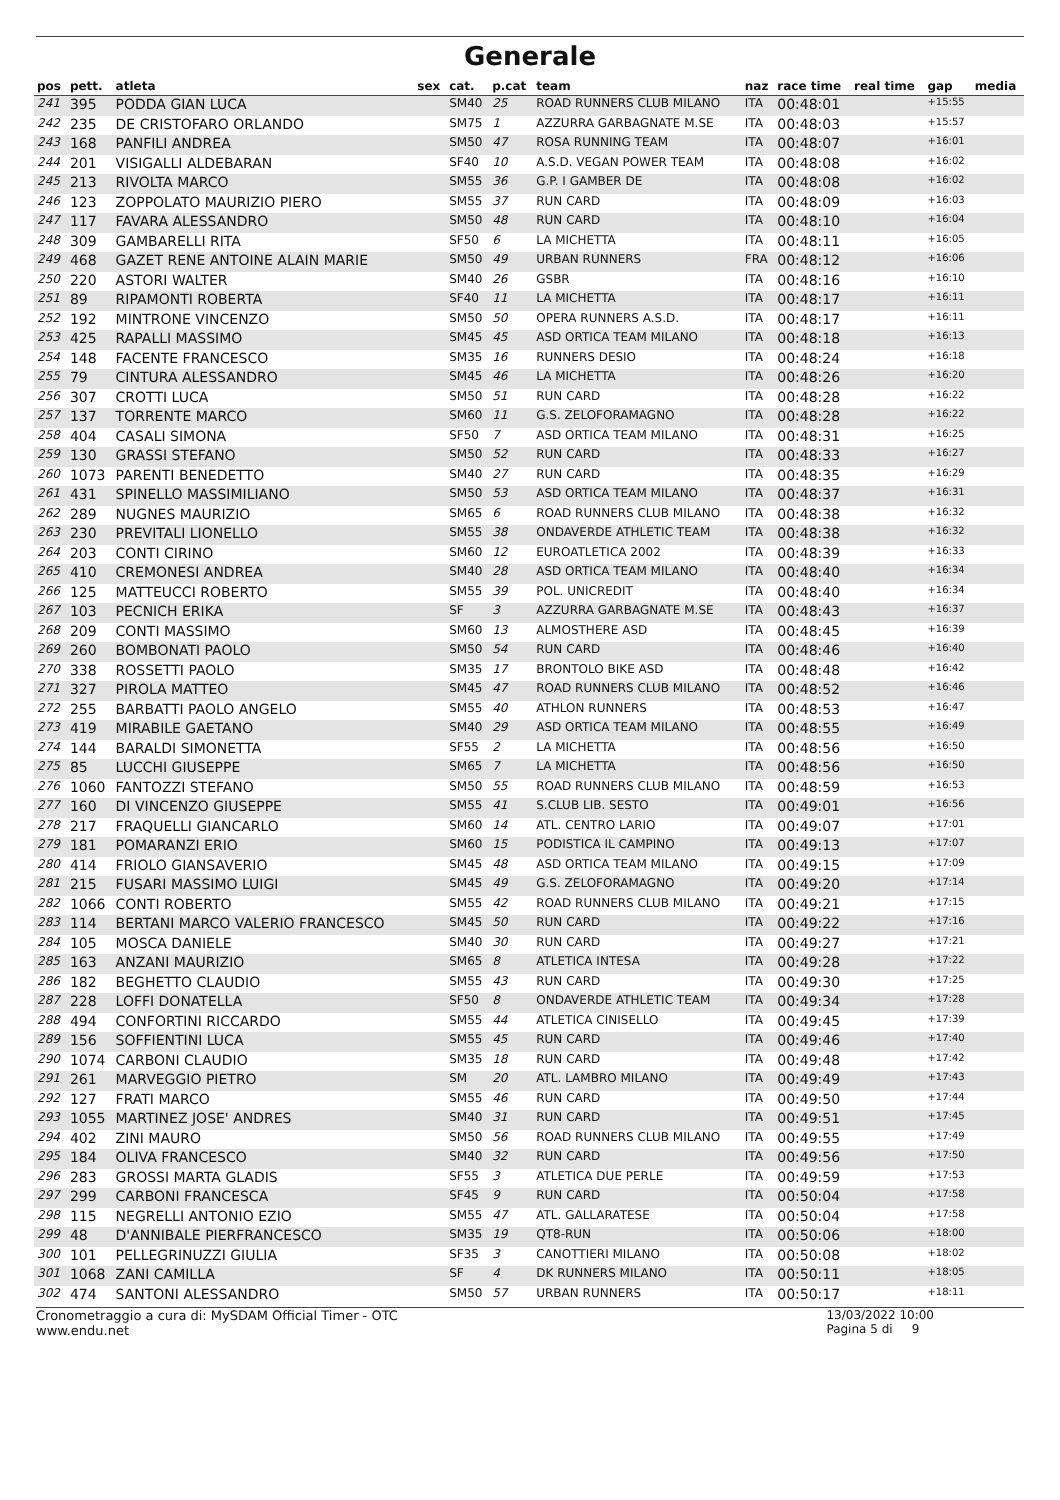Generale
| pos | pett. | atleta | sex | cat. | p.cat | team | naz | race time | real time | gap | media |
| --- | --- | --- | --- | --- | --- | --- | --- | --- | --- | --- | --- |
| 241 | 395 | PODDA GIAN LUCA | | SM40 | 25 | ROAD RUNNERS CLUB MILANO | ITA | 00:48:01 | | +15:55 | |
| 242 | 235 | DE CRISTOFARO ORLANDO | | SM75 | 1 | AZZURRA GARBAGNATE M.SE | ITA | 00:48:03 | | +15:57 | |
| 243 | 168 | PANFILI ANDREA | | SM50 | 47 | ROSA RUNNING TEAM | ITA | 00:48:07 | | +16:01 | |
| 244 | 201 | VISIGALLI ALDEBARAN | | SF40 | 10 | A.S.D. VEGAN POWER TEAM | ITA | 00:48:08 | | +16:02 | |
| 245 | 213 | RIVOLTA MARCO | | SM55 | 36 | G.P. I GAMBER DE | ITA | 00:48:08 | | +16:02 | |
| 246 | 123 | ZOPPOLATO MAURIZIO PIERO | | SM55 | 37 | RUN CARD | ITA | 00:48:09 | | +16:03 | |
| 247 | 117 | FAVARA ALESSANDRO | | SM50 | 48 | RUN CARD | ITA | 00:48:10 | | +16:04 | |
| 248 | 309 | GAMBARELLI RITA | | SF50 | 6 | LA MICHETTA | ITA | 00:48:11 | | +16:05 | |
| 249 | 468 | GAZET RENE ANTOINE ALAIN MARIE | | SM50 | 49 | URBAN RUNNERS | FRA | 00:48:12 | | +16:06 | |
| 250 | 220 | ASTORI WALTER | | SM40 | 26 | GSBR | ITA | 00:48:16 | | +16:10 | |
| 251 | 89 | RIPAMONTI ROBERTA | | SF40 | 11 | LA MICHETTA | ITA | 00:48:17 | | +16:11 | |
| 252 | 192 | MINTRONE VINCENZO | | SM50 | 50 | OPERA RUNNERS A.S.D. | ITA | 00:48:17 | | +16:11 | |
| 253 | 425 | RAPALLI MASSIMO | | SM45 | 45 | ASD ORTICA TEAM MILANO | ITA | 00:48:18 | | +16:13 | |
| 254 | 148 | FACENTE FRANCESCO | | SM35 | 16 | RUNNERS DESIO | ITA | 00:48:24 | | +16:18 | |
| 255 | 79 | CINTURA ALESSANDRO | | SM45 | 46 | LA MICHETTA | ITA | 00:48:26 | | +16:20 | |
| 256 | 307 | CROTTI LUCA | | SM50 | 51 | RUN CARD | ITA | 00:48:28 | | +16:22 | |
| 257 | 137 | TORRENTE MARCO | | SM60 | 11 | G.S. ZELOFORAMAGNO | ITA | 00:48:28 | | +16:22 | |
| 258 | 404 | CASALI SIMONA | | SF50 | 7 | ASD ORTICA TEAM MILANO | ITA | 00:48:31 | | +16:25 | |
| 259 | 130 | GRASSI STEFANO | | SM50 | 52 | RUN CARD | ITA | 00:48:33 | | +16:27 | |
| 260 | 1073 | PARENTI BENEDETTO | | SM40 | 27 | RUN CARD | ITA | 00:48:35 | | +16:29 | |
| 261 | 431 | SPINELLO MASSIMILIANO | | SM50 | 53 | ASD ORTICA TEAM MILANO | ITA | 00:48:37 | | +16:31 | |
| 262 | 289 | NUGNES MAURIZIO | | SM65 | 6 | ROAD RUNNERS CLUB MILANO | ITA | 00:48:38 | | +16:32 | |
| 263 | 230 | PREVITALI LIONELLO | | SM55 | 38 | ONDAVERDE ATHLETIC TEAM | ITA | 00:48:38 | | +16:32 | |
| 264 | 203 | CONTI CIRINO | | SM60 | 12 | EUROATLETICA 2002 | ITA | 00:48:39 | | +16:33 | |
| 265 | 410 | CREMONESI ANDREA | | SM40 | 28 | ASD ORTICA TEAM MILANO | ITA | 00:48:40 | | +16:34 | |
| 266 | 125 | MATTEUCCI ROBERTO | | SM55 | 39 | POL. UNICREDIT | ITA | 00:48:40 | | +16:34 | |
| 267 | 103 | PECNICH ERIKA | | SF | 3 | AZZURRA GARBAGNATE M.SE | ITA | 00:48:43 | | +16:37 | |
| 268 | 209 | CONTI MASSIMO | | SM60 | 13 | ALMOSTHERE ASD | ITA | 00:48:45 | | +16:39 | |
| 269 | 260 | BOMBONATI PAOLO | | SM50 | 54 | RUN CARD | ITA | 00:48:46 | | +16:40 | |
| 270 | 338 | ROSSETTI PAOLO | | SM35 | 17 | BRONTOLO BIKE ASD | ITA | 00:48:48 | | +16:42 | |
| 271 | 327 | PIROLA MATTEO | | SM45 | 47 | ROAD RUNNERS CLUB MILANO | ITA | 00:48:52 | | +16:46 | |
| 272 | 255 | BARBATTI PAOLO ANGELO | | SM55 | 40 | ATHLON RUNNERS | ITA | 00:48:53 | | +16:47 | |
| 273 | 419 | MIRABILE GAETANO | | SM40 | 29 | ASD ORTICA TEAM MILANO | ITA | 00:48:55 | | +16:49 | |
| 274 | 144 | BARALDI SIMONETTA | | SF55 | 2 | LA MICHETTA | ITA | 00:48:56 | | +16:50 | |
| 275 | 85 | LUCCHI GIUSEPPE | | SM65 | 7 | LA MICHETTA | ITA | 00:48:56 | | +16:50 | |
| 276 | 1060 | FANTOZZI STEFANO | | SM50 | 55 | ROAD RUNNERS CLUB MILANO | ITA | 00:48:59 | | +16:53 | |
| 277 | 160 | DI VINCENZO GIUSEPPE | | SM55 | 41 | S.CLUB LIB. SESTO | ITA | 00:49:01 | | +16:56 | |
| 278 | 217 | FRAQUELLI GIANCARLO | | SM60 | 14 | ATL. CENTRO LARIO | ITA | 00:49:07 | | +17:01 | |
| 279 | 181 | POMARANZI ERIO | | SM60 | 15 | PODISTICA IL CAMPINO | ITA | 00:49:13 | | +17:07 | |
| 280 | 414 | FRIOLO GIANSAVERIO | | SM45 | 48 | ASD ORTICA TEAM MILANO | ITA | 00:49:15 | | +17:09 | |
| 281 | 215 | FUSARI MASSIMO LUIGI | | SM45 | 49 | G.S. ZELOFORAMAGNO | ITA | 00:49:20 | | +17:14 | |
| 282 | 1066 | CONTI ROBERTO | | SM55 | 42 | ROAD RUNNERS CLUB MILANO | ITA | 00:49:21 | | +17:15 | |
| 283 | 114 | BERTANI MARCO VALERIO FRANCESCO | | SM45 | 50 | RUN CARD | ITA | 00:49:22 | | +17:16 | |
| 284 | 105 | MOSCA DANIELE | | SM40 | 30 | RUN CARD | ITA | 00:49:27 | | +17:21 | |
| 285 | 163 | ANZANI MAURIZIO | | SM65 | 8 | ATLETICA INTESA | ITA | 00:49:28 | | +17:22 | |
| 286 | 182 | BEGHETTO CLAUDIO | | SM55 | 43 | RUN CARD | ITA | 00:49:30 | | +17:25 | |
| 287 | 228 | LOFFI DONATELLA | | SF50 | 8 | ONDAVERDE ATHLETIC TEAM | ITA | 00:49:34 | | +17:28 | |
| 288 | 494 | CONFORTINI RICCARDO | | SM55 | 44 | ATLETICA CINISELLO | ITA | 00:49:45 | | +17:39 | |
| 289 | 156 | SOFFIENTINI LUCA | | SM55 | 45 | RUN CARD | ITA | 00:49:46 | | +17:40 | |
| 290 | 1074 | CARBONI CLAUDIO | | SM35 | 18 | RUN CARD | ITA | 00:49:48 | | +17:42 | |
| 291 | 261 | MARVEGGIO PIETRO | | SM | 20 | ATL. LAMBRO MILANO | ITA | 00:49:49 | | +17:43 | |
| 292 | 127 | FRATI MARCO | | SM55 | 46 | RUN CARD | ITA | 00:49:50 | | +17:44 | |
| 293 | 1055 | MARTINEZ JOSE' ANDRES | | SM40 | 31 | RUN CARD | ITA | 00:49:51 | | +17:45 | |
| 294 | 402 | ZINI MAURO | | SM50 | 56 | ROAD RUNNERS CLUB MILANO | ITA | 00:49:55 | | +17:49 | |
| 295 | 184 | OLIVA FRANCESCO | | SM40 | 32 | RUN CARD | ITA | 00:49:56 | | +17:50 | |
| 296 | 283 | GROSSI MARTA GLADIS | | SF55 | 3 | ATLETICA DUE PERLE | ITA | 00:49:59 | | +17:53 | |
| 297 | 299 | CARBONI FRANCESCA | | SF45 | 9 | RUN CARD | ITA | 00:50:04 | | +17:58 | |
| 298 | 115 | NEGRELLI ANTONIO EZIO | | SM55 | 47 | ATL. GALLARATESE | ITA | 00:50:04 | | +17:58 | |
| 299 | 48 | D'ANNIBALE PIERFRANCESCO | | SM35 | 19 | QT8-RUN | ITA | 00:50:06 | | +18:00 | |
| 300 | 101 | PELLEGRINUZZI GIULIA | | SF35 | 3 | CANOTTIERI MILANO | ITA | 00:50:08 | | +18:02 | |
| 301 | 1068 | ZANI CAMILLA | | SF | 4 | DK RUNNERS MILANO | ITA | 00:50:11 | | +18:05 | |
| 302 | 474 | SANTONI ALESSANDRO | | SM50 | 57 | URBAN RUNNERS | ITA | 00:50:17 | | +18:11 | |
Cronometraggio a cura di: MySDAM Official Timer - OTC
www.endu.net
13/03/2022 10:00
Pagina 5 di 9